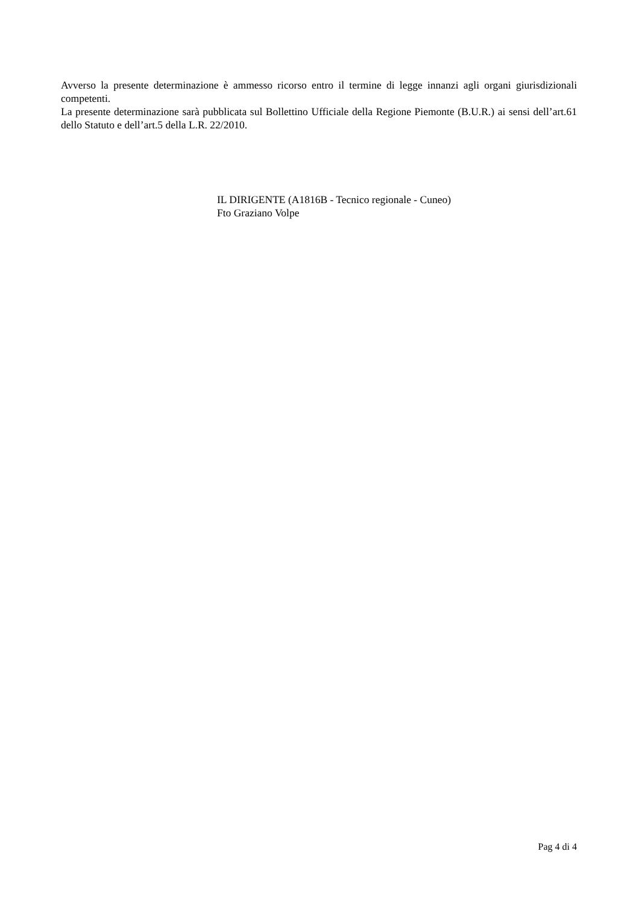Avverso la presente determinazione è ammesso ricorso entro il termine di legge innanzi agli organi giurisdizionali competenti.
La presente determinazione sarà pubblicata sul Bollettino Ufficiale della Regione Piemonte (B.U.R.) ai sensi dell’art.61 dello Statuto e dell’art.5 della L.R. 22/2010.
IL DIRIGENTE (A1816B - Tecnico regionale - Cuneo)
Fto Graziano Volpe
Pag 4 di 4